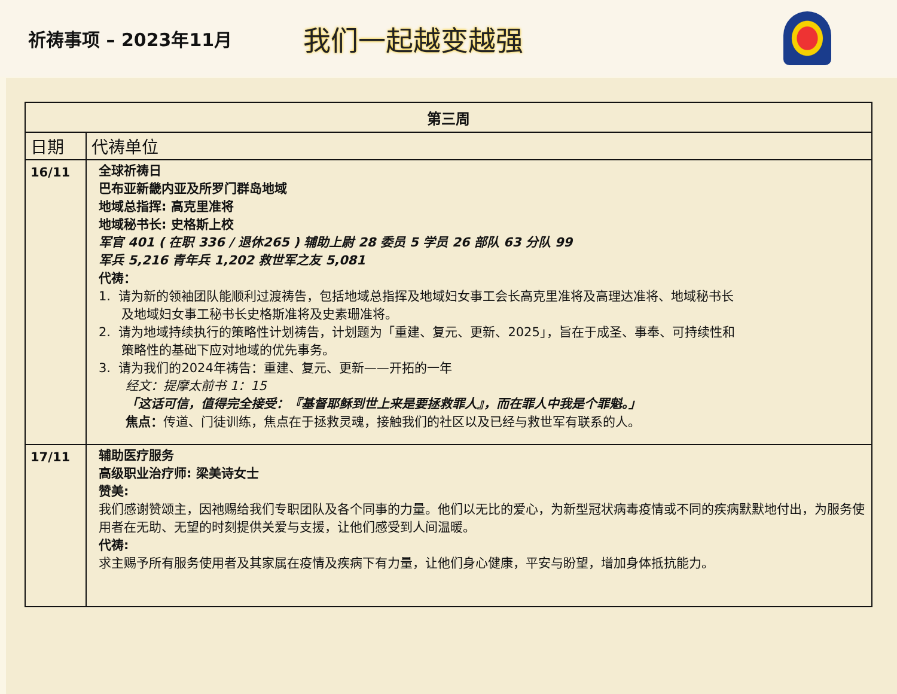祈祷事项 – 2023年11月
我们一起越变越强
| 第三周 | |
| --- | --- |
| 日期 | 代祷单位 |
| 16/11 | 全球祈祷日 巴布亚新畿内亚及所罗门群岛地域 地域总指挥: 高克里准将 地域秘书长: 史格斯上校 军官 401 ( 在职 336 / 退休265 ) 辅助上尉 28 委员 5 学员 26 部队 63 分队 99 军兵 5,216 青年兵 1,202 救世军之友 5,081 代祷： 1. 请为新的领袖团队能顺利过渡祷告，包括地域总指挥及地域妇女事工会长高克里准将及高理达准将、地域秘书长 及地域妇女事工秘书长史格斯准将及史素珊准将。 2. 请为地域持续执行的策略性计划祷告，计划题为「重建、复元、更新、2025」，旨在于成圣、事奉、可持续性和 策略性的基础下应对地域的优先事务。 3. 请为我们的2024年祷告：重建、复元、更新——开拓的一年 经文：提摩太前书 1：15 「这话可信，值得完全接受：『基督耶稣到世上来是要拯救罪人』，而在罪人中我是个罪魁。」 焦点： 传道、门徒训练，焦点在于拯救灵魂，接触我们的社区以及已经与救世军有联系的人。 |
| 17/11 | 辅助医疗服务 高级职业治疗师: 梁美诗女士 赞美: 我们感谢赞颂主，因祂赐给我们专职团队及各个同事的力量。他们以无比的爱心，为新型冠状病毒疫情或不同的疾病默默地付出，为服务使用者在无助、无望的时刻提供关爱与支援，让他们感受到人间温暖。 代祷: 求主赐予所有服务使用者及其家属在疫情及疾病下有力量，让他们身心健康，平安与盼望，增加身体抵抗能力。 |